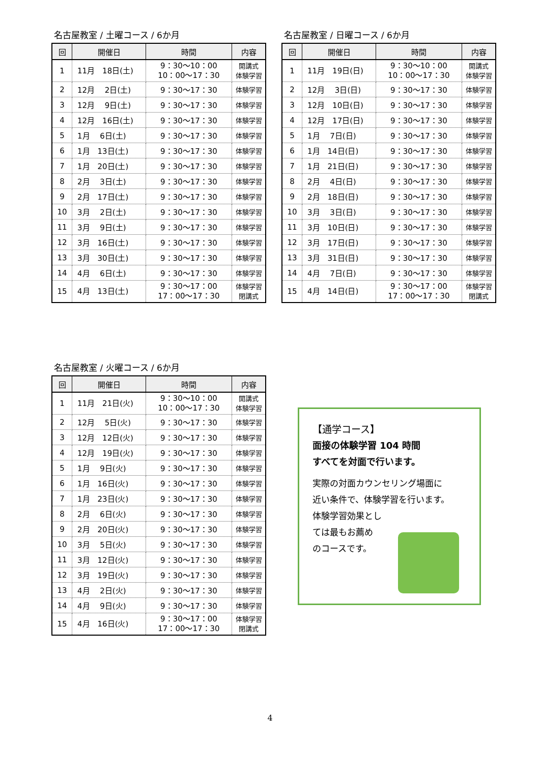名古屋教室 / 土曜コース / 6か月
| 回 | 開催日 | 時間 | 内容 |
| --- | --- | --- | --- |
| 1 | 11月 18日(土) | 9：30～10：00 10：00～17：30 | 開講式 体験学習 |
| 2 | 12月 2日(土) | 9：30～17：30 | 体験学習 |
| 3 | 12月 9日(土) | 9：30～17：30 | 体験学習 |
| 4 | 12月 16日(土) | 9：30～17：30 | 体験学習 |
| 5 | 1月 6日(土) | 9：30～17：30 | 体験学習 |
| 6 | 1月 13日(土) | 9：30～17：30 | 体験学習 |
| 7 | 1月 20日(土) | 9：30～17：30 | 体験学習 |
| 8 | 2月 3日(土) | 9：30～17：30 | 体験学習 |
| 9 | 2月 17日(土) | 9：30～17：30 | 体験学習 |
| 10 | 3月 2日(土) | 9：30～17：30 | 体験学習 |
| 11 | 3月 9日(土) | 9：30～17：30 | 体験学習 |
| 12 | 3月 16日(土) | 9：30～17：30 | 体験学習 |
| 13 | 3月 30日(土) | 9：30～17：30 | 体験学習 |
| 14 | 4月 6日(土) | 9：30～17：30 | 体験学習 |
| 15 | 4月 13日(土) | 9：30～17：00 17：00～17：30 | 体験学習 閉講式 |
名古屋教室 / 日曜コース / 6か月
| 回 | 開催日 | 時間 | 内容 |
| --- | --- | --- | --- |
| 1 | 11月 19日(日) | 9：30～10：00 10：00～17：30 | 開講式 体験学習 |
| 2 | 12月 3日(日) | 9：30～17：30 | 体験学習 |
| 3 | 12月 10日(日) | 9：30～17：30 | 体験学習 |
| 4 | 12月 17日(日) | 9：30～17：30 | 体験学習 |
| 5 | 1月 7日(日) | 9：30～17：30 | 体験学習 |
| 6 | 1月 14日(日) | 9：30～17：30 | 体験学習 |
| 7 | 1月 21日(日) | 9：30～17：30 | 体験学習 |
| 8 | 2月 4日(日) | 9：30～17：30 | 体験学習 |
| 9 | 2月 18日(日) | 9：30～17：30 | 体験学習 |
| 10 | 3月 3日(日) | 9：30～17：30 | 体験学習 |
| 11 | 3月 10日(日) | 9：30～17：30 | 体験学習 |
| 12 | 3月 17日(日) | 9：30～17：30 | 体験学習 |
| 13 | 3月 31日(日) | 9：30～17：30 | 体験学習 |
| 14 | 4月 7日(日) | 9：30～17：30 | 体験学習 |
| 15 | 4月 14日(日) | 9：30～17：00 17：00～17：30 | 体験学習 閉講式 |
名古屋教室 / 火曜コース / 6か月
| 回 | 開催日 | 時間 | 内容 |
| --- | --- | --- | --- |
| 1 | 11月 21日(火) | 9：30～10：00 10：00～17：30 | 開講式 体験学習 |
| 2 | 12月 5日(火) | 9：30～17：30 | 体験学習 |
| 3 | 12月 12日(火) | 9：30～17：30 | 体験学習 |
| 4 | 12月 19日(火) | 9：30～17：30 | 体験学習 |
| 5 | 1月 9日(火) | 9：30～17：30 | 体験学習 |
| 6 | 1月 16日(火) | 9：30～17：30 | 体験学習 |
| 7 | 1月 23日(火) | 9：30～17：30 | 体験学習 |
| 8 | 2月 6日(火) | 9：30～17：30 | 体験学習 |
| 9 | 2月 20日(火) | 9：30～17：30 | 体験学習 |
| 10 | 3月 5日(火) | 9：30～17：30 | 体験学習 |
| 11 | 3月 12日(火) | 9：30～17：30 | 体験学習 |
| 12 | 3月 19日(火) | 9：30～17：30 | 体験学習 |
| 13 | 4月 2日(火) | 9：30～17：30 | 体験学習 |
| 14 | 4月 9日(火) | 9：30～17：30 | 体験学習 |
| 15 | 4月 16日(火) | 9：30～17：00 17：00～17：30 | 体験学習 閉講式 |
【通学コース】
面接の体験学習 104 時間
すべてを対面で行います。
実際の対面カウンセリング場面に
近い条件で、体験学習を行います。
体験学習効果とし
ては最もお薦め
のコースです。
4